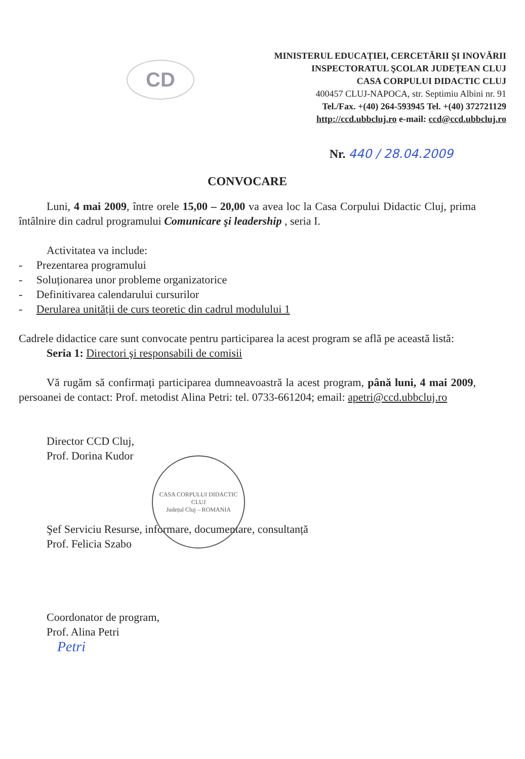CD
MINISTERUL EDUCAȚIEI, CERCETĂRII ŞI INOVĂRII
INSPECTORATUL ŞCOLAR JUDEȚEAN CLUJ
CASA CORPULUI DIDACTIC CLUJ
400457 CLUJ-NAPOCA, str. Septimiu Albini nr. 91
Tel./Fax. +(40) 264-593945 Tel. +(40) 372721129
http://ccd.ubbcluj.ro e-mail: ccd@ccd.ubbcluj.ro
Nr. 440 / 28.04.2009
CONVOCARE
Luni, 4 mai 2009, între orele 15,00 – 20,00 va avea loc la Casa Corpului Didactic Cluj, prima întâlnire din cadrul programului Comunicare şi leadership , seria I.
Activitatea va include:
- Prezentarea programului
- Soluționarea unor probleme organizatorice
- Definitivarea calendarului cursurilor
- Derularea unității de curs teoretic din cadrul modulului 1
Cadrele didactice care sunt convocate pentru participarea la acest program se află pe această listă:
Seria 1: Directori şi responsabili de comisii
Vă rugăm să confirmați participarea dumneavoastră la acest program, până luni, 4 mai 2009, persoanei de contact: Prof. metodist Alina Petri: tel. 0733-661204; email: apetri@ccd.ubbcluj.ro
Director CCD Cluj,
Prof. Dorina Kudor
Şef Serviciu Resurse, informare, documentare, consultanță
Prof. Felicia Szabo
Coordonator de program,
Prof. Alina Petri
Petri
CASA CORPULUI DIDACTIC CLUJ
Județul Cluj – ROMANIA